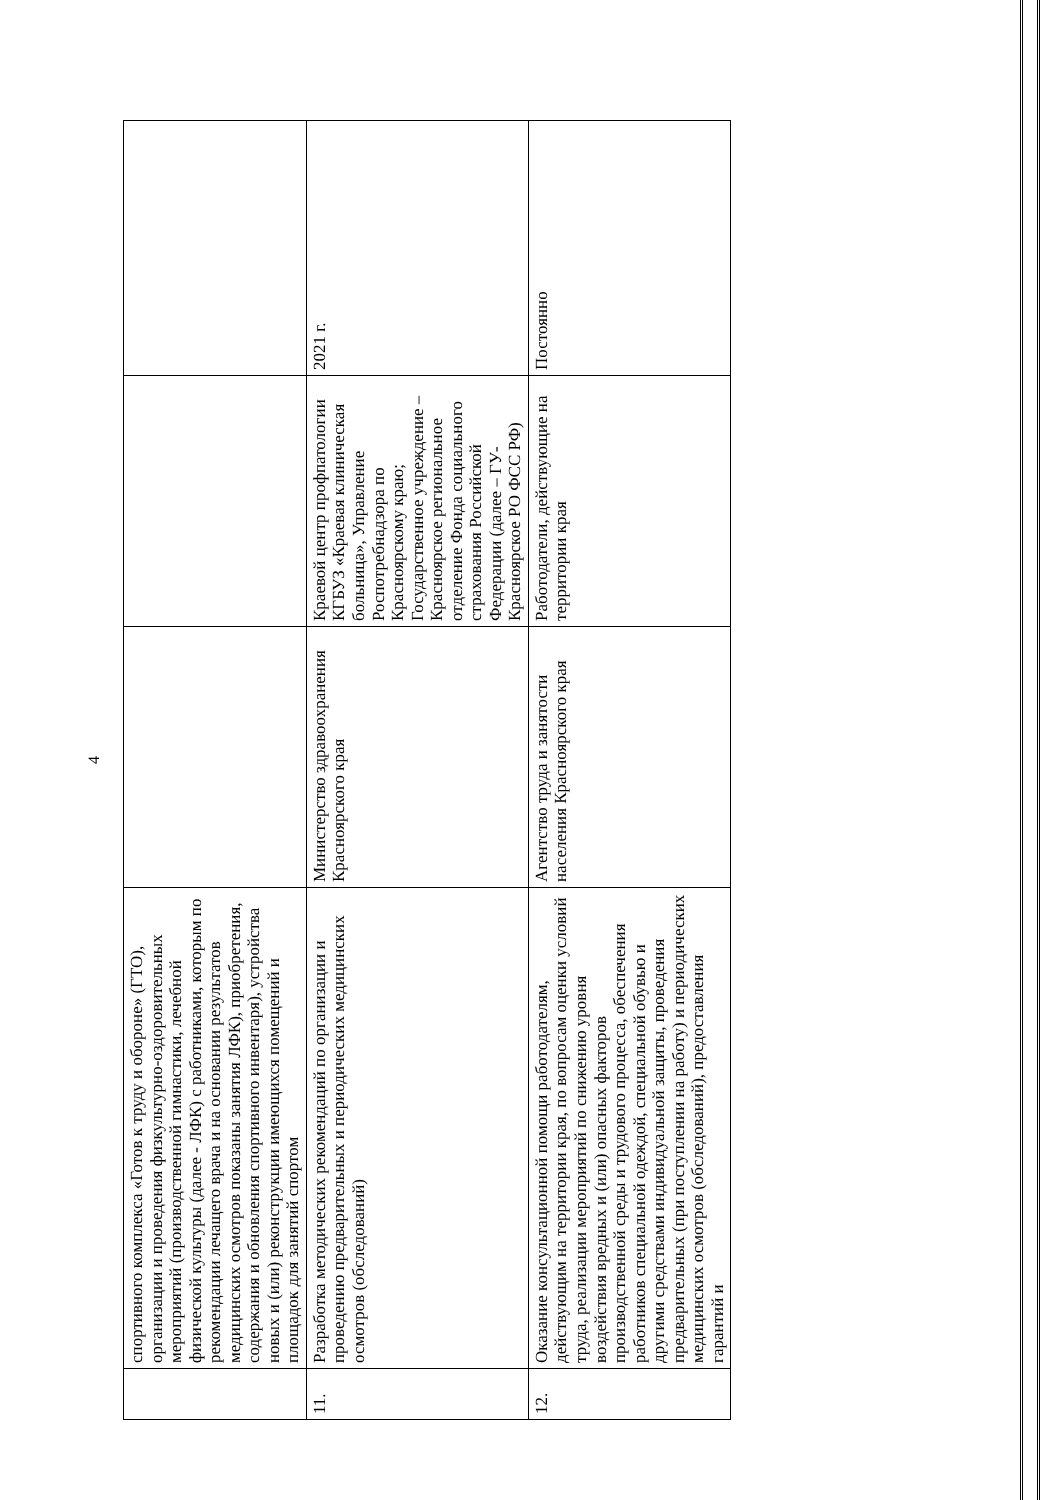4
| | спортивного комплекса «Готов к труду и обороне» (ГТО), организации и проведения физкультурно-оздоровительных мероприятий (производственной гимнастики, лечебной физической культуры (далее - ЛФК) с работниками, которым по рекомендации лечащего врача и на основании результатов медицинских осмотров показаны занятия ЛФК), приобретения, содержания и обновления спортивного инвентаря), устройства новых и (или) реконструкции имеющихся помещений и площадок для занятий спортом | | | |
| 11. | Разработка методических рекомендаций по организации и проведению предварительных и периодических медицинских осмотров (обследований) | Министерство здравоохранения Красноярского края | Краевой центр профпатологии КГБУЗ «Краевая клиническая больница», Управление Роспотребнадзора по Красноярскому краю; Государственное учреждение – Красноярское региональное отделение Фонда социального страхования Российской Федерации (далее – ГУ-Красноярское РО ФСС РФ) | 2021 г. |
| 12. | Оказание консультационной помощи работодателям, действующим на территории края, по вопросам оценки условий труда, реализации мероприятий по снижению уровня воздействия вредных и (или) опасных факторов производственной среды и трудового процесса, обеспечения работников специальной одеждой, специальной обувью и другими средствами индивидуальной защиты, проведения предварительных (при поступлении на работу) и периодических медицинских осмотров (обследований), предоставления гарантий и | Агентство труда и занятости населения Красноярского края | Работодатели, действующие на территории края | Постоянно |